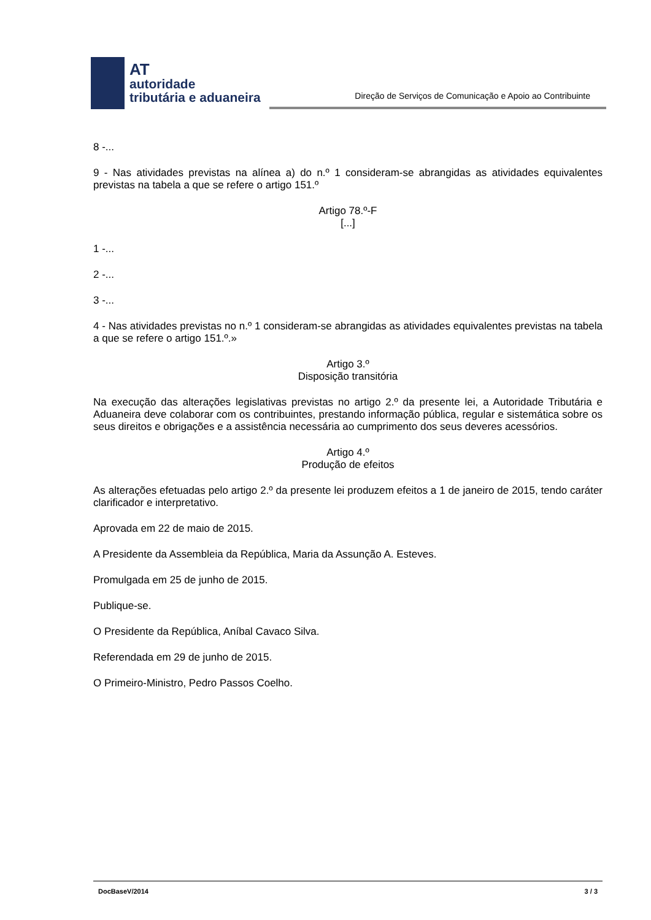AT
autoridade
tributária e aduaneira
Direção de Serviços de Comunicação e Apoio ao Contribuinte
8 -...
9 - Nas atividades previstas na alínea a) do n.º 1 consideram-se abrangidas as atividades equivalentes previstas na tabela a que se refere o artigo 151.º
Artigo 78.º-F
[...]
1 -...
2 -...
3 -...
4 - Nas atividades previstas no n.º 1 consideram-se abrangidas as atividades equivalentes previstas na tabela a que se refere o artigo 151.º.»
Artigo 3.º
Disposição transitória
Na execução das alterações legislativas previstas no artigo 2.º da presente lei, a Autoridade Tributária e Aduaneira deve colaborar com os contribuintes, prestando informação pública, regular e sistemática sobre os seus direitos e obrigações e a assistência necessária ao cumprimento dos seus deveres acessórios.
Artigo 4.º
Produção de efeitos
As alterações efetuadas pelo artigo 2.º da presente lei produzem efeitos a 1 de janeiro de 2015, tendo caráter clarificador e interpretativo.
Aprovada em 22 de maio de 2015.
A Presidente da Assembleia da República, Maria da Assunção A. Esteves.
Promulgada em 25 de junho de 2015.
Publique-se.
O Presidente da República, Aníbal Cavaco Silva.
Referendada em 29 de junho de 2015.
O Primeiro-Ministro, Pedro Passos Coelho.
DocBaseV/2014 3 / 3